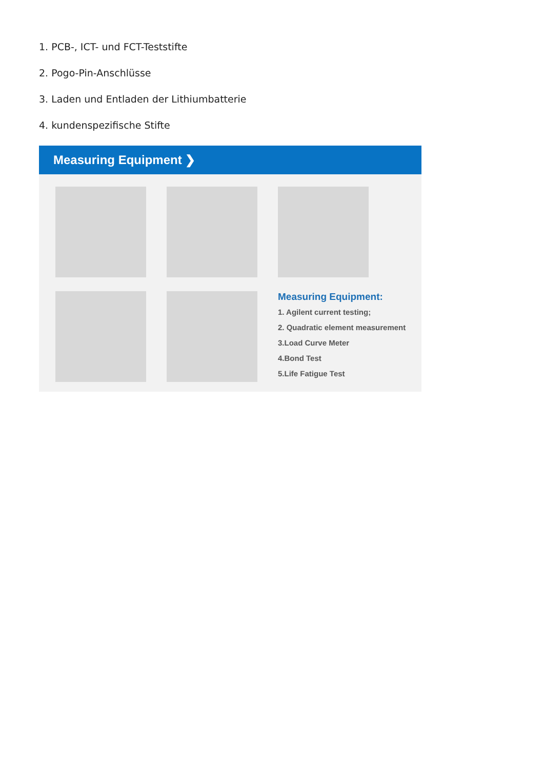1. PCB-, ICT- und FCT-Teststifte
2. Pogo-Pin-Anschlüsse
3. Laden und Entladen der Lithiumbatterie
4. kundenspezifische Stifte
Measuring Equipment ❯
Measuring Equipment:
1. Agilent current testing;
2. Quadratic element measurement
3.Load Curve Meter
4.Bond Test
5.Life Fatigue Test